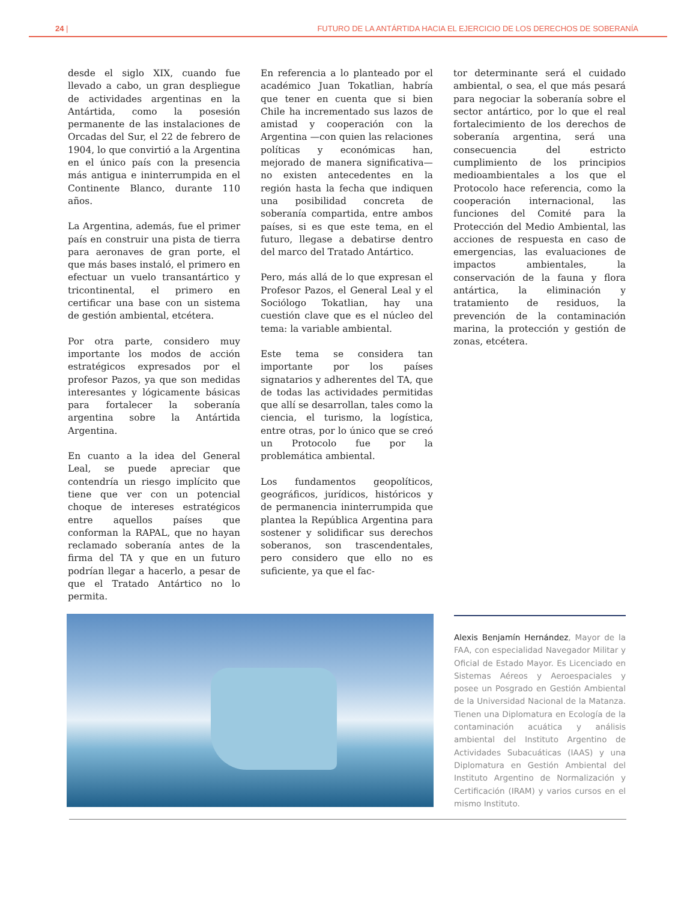24 | FUTURO DE LA ANTÁRTIDA HACIA EL EJERCICIO DE LOS DERECHOS DE SOBERANÍA
desde el siglo XIX, cuando fue llevado a cabo, un gran despliegue de actividades argentinas en la Antártida, como la posesión permanente de las instalaciones de Orcadas del Sur, el 22 de febrero de 1904, lo que convirtió a la Argentina en el único país con la presencia más antigua e ininterrumpida en el Continente Blanco, durante 110 años.
La Argentina, además, fue el primer país en construir una pista de tierra para aeronaves de gran porte, el que más bases instaló, el primero en efectuar un vuelo transantártico y tricontinental, el primero en certificar una base con un sistema de gestión ambiental, etcétera.
Por otra parte, considero muy importante los modos de acción estratégicos expresados por el profesor Pazos, ya que son medidas interesantes y lógicamente básicas para fortalecer la soberanía argentina sobre la Antártida Argentina.
En cuanto a la idea del General Leal, se puede apreciar que contendría un riesgo implícito que tiene que ver con un potencial choque de intereses estratégicos entre aquellos países que conforman la RAPAL, que no hayan reclamado soberanía antes de la firma del TA y que en un futuro podrían llegar a hacerlo, a pesar de que el Tratado Antártico no lo permita.
En referencia a lo planteado por el académico Juan Tokatlian, habría que tener en cuenta que si bien Chile ha incrementado sus lazos de amistad y cooperación con la Argentina —con quien las relaciones políticas y económicas han, mejorado de manera significativa— no existen antecedentes en la región hasta la fecha que indiquen una posibilidad concreta de soberanía compartida, entre ambos países, si es que este tema, en el futuro, llegase a debatirse dentro del marco del Tratado Antártico.
Pero, más allá de lo que expresan el Profesor Pazos, el General Leal y el Sociólogo Tokatlian, hay una cuestión clave que es el núcleo del tema: la variable ambiental.
Este tema se considera tan importante por los países signatarios y adherentes del TA, que de todas las actividades permitidas que allí se desarrollan, tales como la ciencia, el turismo, la logística, entre otras, por lo único que se creó un Protocolo fue por la problemática ambiental.
Los fundamentos geopolíticos, geográficos, jurídicos, históricos y de permanencia ininterrumpida que plantea la República Argentina para sostener y solidificar sus derechos soberanos, son trascendentales, pero considero que ello no es suficiente, ya que el fac-
tor determinante será el cuidado ambiental, o sea, el que más pesará para negociar la soberanía sobre el sector antártico, por lo que el real fortalecimiento de los derechos de soberanía argentina, será una consecuencia del estricto cumplimiento de los principios medioambientales a los que el Protocolo hace referencia, como la cooperación internacional, las funciones del Comité para la Protección del Medio Ambiental, las acciones de respuesta en caso de emergencias, las evaluaciones de impactos ambientales, la conservación de la fauna y flora antártica, la eliminación y tratamiento de residuos, la prevención de la contaminación marina, la protección y gestión de zonas, etcétera.
Alexis Benjamín Hernández, Mayor de la FAA, con especialidad Navegador Militar y Oficial de Estado Mayor. Es Licenciado en Sistemas Aéreos y Aeroespaciales y posee un Posgrado en Gestión Ambiental de la Universidad Nacional de la Matanza. Tienen una Diplomatura en Ecología de la contaminación acuática y análisis ambiental del Instituto Argentino de Actividades Subacuáticas (IAAS) y una Diplomatura en Gestión Ambiental del Instituto Argentino de Normalización y Certificación (IRAM) y varios cursos en el mismo Instituto.